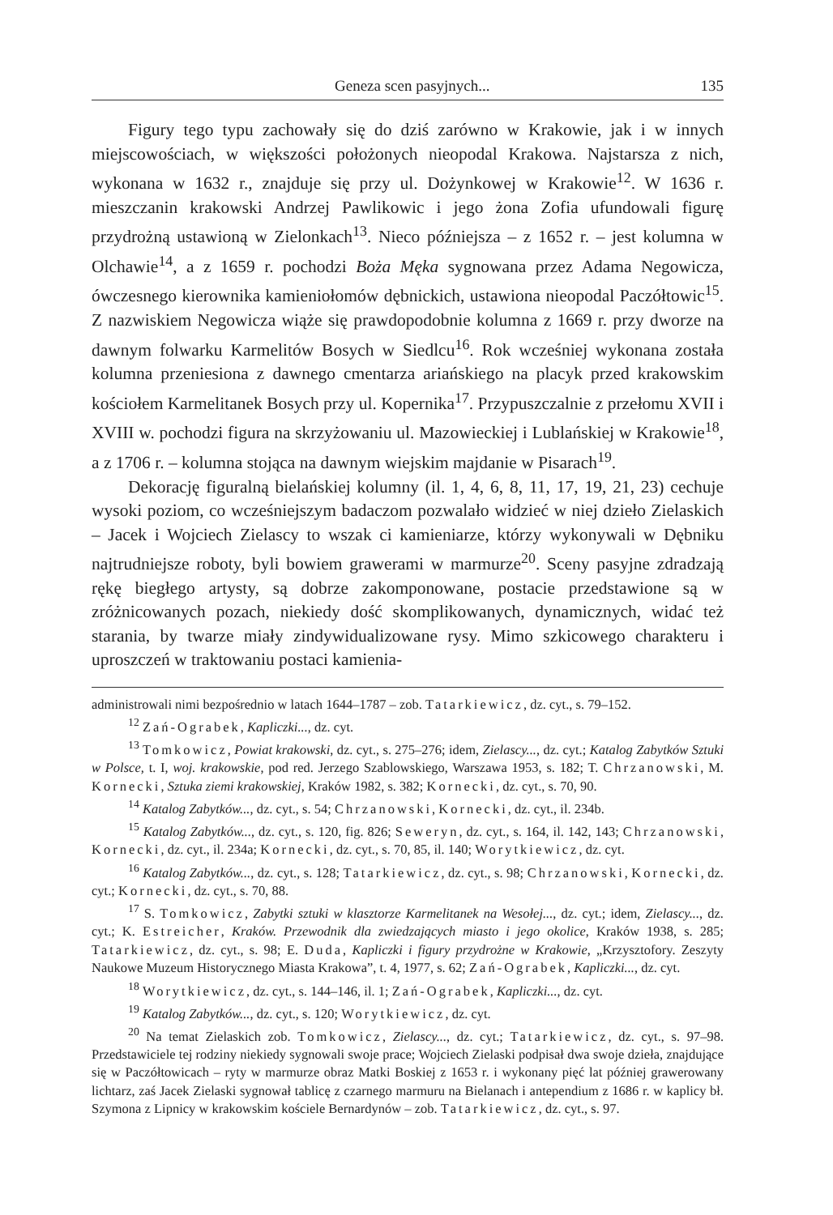Geneza scen pasyjnych... 135
Figury tego typu zachowały się do dziś zarówno w Krakowie, jak i w innych miejscowościach, w większości położonych nieopodal Krakowa. Najstarsza z nich, wykonana w 1632 r., znajduje się przy ul. Dożynkowej w Krakowie<sup>12</sup>. W 1636 r. mieszczanin krakowski Andrzej Pawlikowic i jego żona Zofia ufundowali figurę przydrożną ustawioną w Zielonkach<sup>13</sup>. Nieco późniejsza – z 1652 r. – jest kolumna w Olchawie<sup>14</sup>, a z 1659 r. pochodzi Boża Męka sygnowana przez Adama Negowicza, ówczesnego kierownika kamieniołomów dębnickich, ustawiona nieopodal Paczółtowic<sup>15</sup>. Z nazwiskiem Negowicza wiąże się prawdopodobnie kolumna z 1669 r. przy dworze na dawnym folwarku Karmelitów Bosych w Siedlcu<sup>16</sup>. Rok wcześniej wykonana została kolumna przeniesiona z dawnego cmentarza ariańskiego na placyk przed krakowskim kościołem Karmelitanek Bosych przy ul. Kopernika<sup>17</sup>. Przypuszczalnie z przełomu XVII i XVIII w. pochodzi figura na skrzyżowaniu ul. Mazowieckiej i Lublańskiej w Krakowie<sup>18</sup>, a z 1706 r. – kolumna stojąca na dawnym wiejskim majdanie w Pisarach<sup>19</sup>.
Dekorację figuralną bielańskiej kolumny (il. 1, 4, 6, 8, 11, 17, 19, 21, 23) cechuje wysoki poziom, co wcześniejszym badaczom pozwalało widzieć w niej dzieło Zielaskich – Jacek i Wojciech Zielascy to wszak ci kamieniarze, którzy wykonywali w Dębniku najtrudniejsze roboty, byli bowiem grawerami w marmurze<sup>20</sup>. Sceny pasyjne zdradzają rękę biegłego artysty, są dobrze zakomponowane, postacie przedstawione są w zróżnicowanych pozach, niekiedy dość skomplikowanych, dynamicznych, widać też starania, by twarze miały zindywidualizowane rysy. Mimo szkicowego charakteru i uproszczeń w traktowaniu postaci kamienia-
administrowali nimi bezpośrednio w latach 1644–1787 – zob. Tatarkiewicz, dz. cyt., s. 79–152.
<sup>12</sup> Zań-Ograbek, Kapliczki..., dz. cyt.
<sup>13</sup> Tomkowicz, Powiat krakowski, dz. cyt., s. 275–276; idem, Zielascy..., dz. cyt.; Katalog Zabytków Sztuki w Polsce, t. I, woj. krakowskie, pod red. Jerzego Szablowskiego, Warszawa 1953, s. 182; T. Chrzanowski, M. Kornecki, Sztuka ziemi krakowskiej, Kraków 1982, s. 382; Kornecki, dz. cyt., s. 70, 90.
<sup>14</sup> Katalog Zabytków..., dz. cyt., s. 54; Chrzanowski, Kornecki, dz. cyt., il. 234b.
<sup>15</sup> Katalog Zabytków..., dz. cyt., s. 120, fig. 826; Seweryn, dz. cyt., s. 164, il. 142, 143; Chrzanowski, Kornecki, dz. cyt., il. 234a; Kornecki, dz. cyt., s. 70, 85, il. 140; Worytkiewicz, dz. cyt.
<sup>16</sup> Katalog Zabytków..., dz. cyt., s. 128; Tatarkiewicz, dz. cyt., s. 98; Chrzanowski, Kornecki, dz. cyt.; Kornecki, dz. cyt., s. 70, 88.
<sup>17</sup> S. Tomkowicz, Zabytki sztuki w klasztorze Karmelitanek na Wesołej..., dz. cyt.; idem, Zielascy..., dz. cyt.; K. Estreicher, Kraków. Przewodnik dla zwiedzających miasto i jego okolice, Kraków 1938, s. 285; Tatarkiewicz, dz. cyt., s. 98; E. Duda, Kapliczki i figury przydrożne w Krakowie, „Krzysztofory. Zeszyty Naukowe Muzeum Historycznego Miasta Krakowa”, t. 4, 1977, s. 62; Zań-Ograbek, Kapliczki..., dz. cyt.
<sup>18</sup> Worytkiewicz, dz. cyt., s. 144–146, il. 1; Zań-Ograbek, Kapliczki..., dz. cyt.
<sup>19</sup> Katalog Zabytków..., dz. cyt., s. 120; Worytkiewicz, dz. cyt.
<sup>20</sup> Na temat Zielaskich zob. Tomkowicz, Zielascy..., dz. cyt.; Tatarkiewicz, dz. cyt., s. 97–98. Przedstawiciele tej rodziny niekiedy sygnowali swoje prace; Wojciech Zielaski podpisał dwa swoje dzieła, znajdujące się w Paczółtowicach – ryty w marmurze obraz Matki Boskiej z 1653 r. i wykonany pięć lat później grawerowany lichtarz, zaś Jacek Zielaski sygnował tablicę z czarnego marmuru na Bielanach i antependium z 1686 r. w kaplicy bł. Szymona z Lipnicy w krakowskim kościele Bernardynów – zob. Tatarkiewicz, dz. cyt., s. 97.